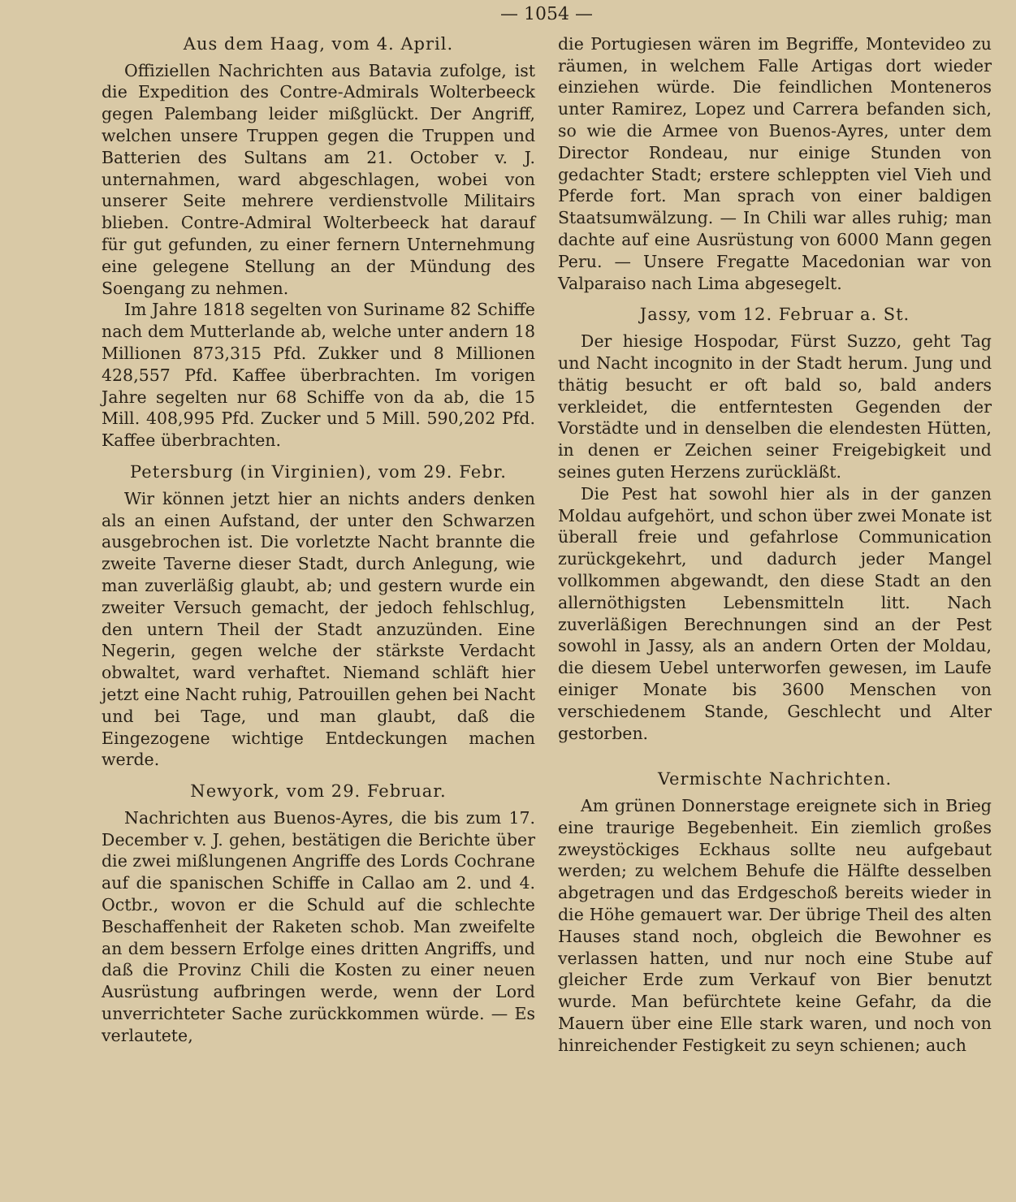— 1054 —
Aus dem Haag, vom 4. April.
Offiziellen Nachrichten aus Batavia zufolge, ist die Expedition des Contre-Admirals Wolterbeeck gegen Palembang leider mißglückt. Der Angriff, welchen unsere Truppen gegen die Truppen und Batterien des Sultans am 21. October v. J. unternahmen, ward abgeschlagen, wobei von unserer Seite mehrere verdienstvolle Militairs blieben. Contre-Admiral Wolterbeeck hat darauf für gut gefunden, zu einer fernern Unternehmung eine gelegene Stellung an der Mündung des Soengang zu nehmen.
Im Jahre 1818 segelten von Suriname 82 Schiffe nach dem Mutterlande ab, welche unter andern 18 Millionen 873,315 Pfd. Zukker und 8 Millionen 428,557 Pfd. Kaffee überbrachten. Im vorigen Jahre segelten nur 68 Schiffe von da ab, die 15 Mill. 408,995 Pfd. Zucker und 5 Mill. 590,202 Pfd. Kaffee überbrachten.
Petersburg (in Virginien), vom 29. Febr.
Wir können jetzt hier an nichts anders denken als an einen Aufstand, der unter den Schwarzen ausgebrochen ist. Die vorletzte Nacht brannte die zweite Taverne dieser Stadt, durch Anlegung, wie man zuverläßig glaubt, ab; und gestern wurde ein zweiter Versuch gemacht, der jedoch fehlschlug, den untern Theil der Stadt anzuzünden. Eine Negerin, gegen welche der stärkste Verdacht obwaltet, ward verhaftet. Niemand schläft hier jetzt eine Nacht ruhig, Patrouillen gehen bei Nacht und bei Tage, und man glaubt, daß die Eingezogene wichtige Entdeckungen machen werde.
Newyork, vom 29. Februar.
Nachrichten aus Buenos-Ayres, die bis zum 17. December v. J. gehen, bestätigen die Berichte über die zwei mißlungenen Angriffe des Lords Cochrane auf die spanischen Schiffe in Callao am 2. und 4. Octbr., wovon er die Schuld auf die schlechte Beschaffenheit der Raketen schob. Man zweifelte an dem bessern Erfolge eines dritten Angriffs, und daß die Provinz Chili die Kosten zu einer neuen Ausrüstung aufbringen werde, wenn der Lord unverrichteter Sache zurückkommen würde. — Es verlautete,
die Portugiesen wären im Begriffe, Montevideo zu räumen, in welchem Falle Artigas dort wieder einziehen würde. Die feindlichen Monteneros unter Ramirez, Lopez und Carrera befanden sich, so wie die Armee von Buenos-Ayres, unter dem Director Rondeau, nur einige Stunden von gedachter Stadt; erstere schleppten viel Vieh und Pferde fort. Man sprach von einer baldigen Staatsumwälzung. — In Chili war alles ruhig; man dachte auf eine Ausrüstung von 6000 Mann gegen Peru. — Unsere Fregatte Macedonian war von Valparaiso nach Lima abgesegelt.
Jassy, vom 12. Februar a. St.
Der hiesige Hospodar, Fürst Suzzo, geht Tag und Nacht incognito in der Stadt herum. Jung und thätig besucht er oft bald so, bald anders verkleidet, die entferntesten Gegenden der Vorstädte und in denselben die elendesten Hütten, in denen er Zeichen seiner Freigebigkeit und seines guten Herzens zurückläßt.
Die Pest hat sowohl hier als in der ganzen Moldau aufgehört, und schon über zwei Monate ist überall freie und gefahrlose Communication zurückgekehrt, und dadurch jeder Mangel vollkommen abgewandt, den diese Stadt an den allernöthigsten Lebensmitteln litt. Nach zuverläßigen Berechnungen sind an der Pest sowohl in Jassy, als an andern Orten der Moldau, die diesem Uebel unterworfen gewesen, im Laufe einiger Monate bis 3600 Menschen von verschiedenem Stande, Geschlecht und Alter gestorben.
Vermischte Nachrichten.
Am grünen Donnerstage ereignete sich in Brieg eine traurige Begebenheit. Ein ziemlich großes zweystöckiges Eckhaus sollte neu aufgebaut werden; zu welchem Behufe die Hälfte desselben abgetragen und das Erdgeschoß bereits wieder in die Höhe gemauert war. Der übrige Theil des alten Hauses stand noch, obgleich die Bewohner es verlassen hatten, und nur noch eine Stube auf gleicher Erde zum Verkauf von Bier benutzt wurde. Man befürchtete keine Gefahr, da die Mauern über eine Elle stark waren, und noch von hinreichender Festigkeit zu seyn schienen; auch